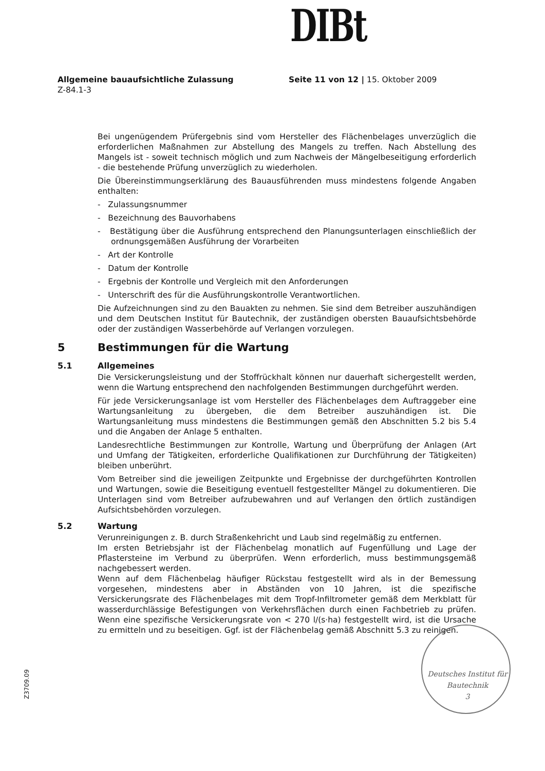DIBt
Allgemeine bauaufsichtliche Zulassung
Z-84.1-3
Seite 11 von 12 | 15. Oktober 2009
Bei ungenügendem Prüfergebnis sind vom Hersteller des Flächenbelages unverzüglich die erforderlichen Maßnahmen zur Abstellung des Mangels zu treffen. Nach Abstellung des Mangels ist - soweit technisch möglich und zum Nachweis der Mängelbeseitigung erforderlich - die bestehende Prüfung unverzüglich zu wiederholen.
Die Übereinstimmungserklärung des Bauausführenden muss mindestens folgende Angaben enthalten:
- Zulassungsnummer
- Bezeichnung des Bauvorhabens
- Bestätigung über die Ausführung entsprechend den Planungsunterlagen einschließlich der ordnungsgemäßen Ausführung der Vorarbeiten
- Art der Kontrolle
- Datum der Kontrolle
- Ergebnis der Kontrolle und Vergleich mit den Anforderungen
- Unterschrift des für die Ausführungskontrolle Verantwortlichen.
Die Aufzeichnungen sind zu den Bauakten zu nehmen. Sie sind dem Betreiber auszuhändigen und dem Deutschen Institut für Bautechnik, der zuständigen obersten Bauaufsichtsbehörde oder der zuständigen Wasserbehörde auf Verlangen vorzulegen.
5 Bestimmungen für die Wartung
5.1 Allgemeines
Die Versickerungsleistung und der Stoffrückhalt können nur dauerhaft sichergestellt werden, wenn die Wartung entsprechend den nachfolgenden Bestimmungen durchgeführt werden.
Für jede Versickerungsanlage ist vom Hersteller des Flächenbelages dem Auftraggeber eine Wartungsanleitung zu übergeben, die dem Betreiber auszuhändigen ist. Die Wartungsanleitung muss mindestens die Bestimmungen gemäß den Abschnitten 5.2 bis 5.4 und die Angaben der Anlage 5 enthalten.
Landesrechtliche Bestimmungen zur Kontrolle, Wartung und Überprüfung der Anlagen (Art und Umfang der Tätigkeiten, erforderliche Qualifikationen zur Durchführung der Tätigkeiten) bleiben unberührt.
Vom Betreiber sind die jeweiligen Zeitpunkte und Ergebnisse der durchgeführten Kontrollen und Wartungen, sowie die Beseitigung eventuell festgestellter Mängel zu dokumentieren. Die Unterlagen sind vom Betreiber aufzubewahren und auf Verlangen den örtlich zuständigen Aufsichtsbehörden vorzulegen.
5.2 Wartung
Verunreinigungen z. B. durch Straßenkehricht und Laub sind regelmäßig zu entfernen.
Im ersten Betriebsjahr ist der Flächenbelag monatlich auf Fugenfüllung und Lage der Pflastersteine im Verbund zu überprüfen. Wenn erforderlich, muss bestimmungsgemäß nachgebessert werden.
Wenn auf dem Flächenbelag häufiger Rückstau festgestellt wird als in der Bemessung vorgesehen, mindestens aber in Abständen von 10 Jahren, ist die spezifische Versickerungsrate des Flächenbelages mit dem Tropf-Infiltrometer gemäß dem Merkblatt für wasserdurchlässige Befestigungen von Verkehrsflächen durch einen Fachbetrieb zu prüfen. Wenn eine spezifische Versickerungsrate von < 270 l/(s·ha) festgestellt wird, ist die Ursache zu ermitteln und zu beseitigen. Ggf. ist der Flächenbelag gemäß Abschnitt 5.3 zu reinigen.
Deutsches Institut für Bautechnik
3
Z3709.09